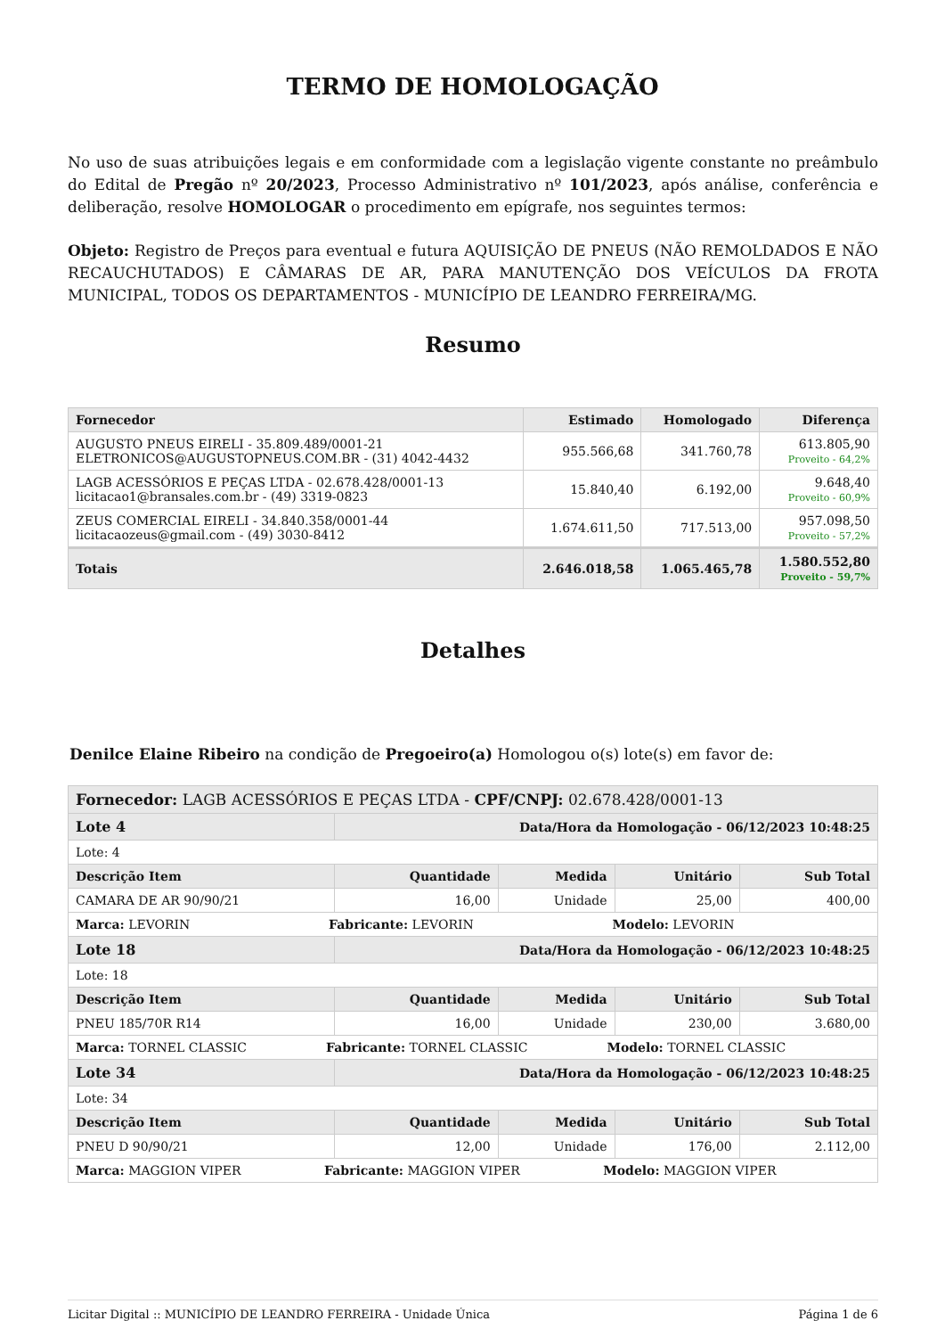TERMO DE HOMOLOGAÇÃO
No uso de suas atribuições legais e em conformidade com a legislação vigente constante no preâmbulo do Edital de Pregão nº 20/2023, Processo Administrativo nº 101/2023, após análise, conferência e deliberação, resolve HOMOLOGAR o procedimento em epígrafe, nos seguintes termos:
Objeto: Registro de Preços para eventual e futura AQUISIÇÃO DE PNEUS (NÃO REMOLDADOS E NÃO RECAUCHUTADOS) E CÂMARAS DE AR, PARA MANUTENÇÃO DOS VEÍCULOS DA FROTA MUNICIPAL, TODOS OS DEPARTAMENTOS - MUNICÍPIO DE LEANDRO FERREIRA/MG.
Resumo
| Fornecedor | Estimado | Homologado | Diferença |
| --- | --- | --- | --- |
| AUGUSTO PNEUS EIRELI - 35.809.489/0001-21 ELETRONICOS@AUGUSTOPNEUS.COM.BR - (31) 4042-4432 | 955.566,68 | 341.760,78 | 613.805,90 Proveito - 64,2% |
| LAGB ACESSÓRIOS E PEÇAS LTDA - 02.678.428/0001-13 licitacao1@bransales.com.br - (49) 3319-0823 | 15.840,40 | 6.192,00 | 9.648,40 Proveito - 60,9% |
| ZEUS COMERCIAL EIRELI - 34.840.358/0001-44 licitacaozeus@gmail.com - (49) 3030-8412 | 1.674.611,50 | 717.513,00 | 957.098,50 Proveito - 57,2% |
| Totais | 2.646.018,58 | 1.065.465,78 | 1.580.552,80 Proveito - 59,7% |
Detalhes
Denilce Elaine Ribeiro na condição de Pregoeiro(a) Homologou o(s) lote(s) em favor de:
| Fornecedor: LAGB ACESSÓRIOS E PEÇAS LTDA - CPF/CNPJ: 02.678.428/0001-13 | | | | |
| --- | --- | --- | --- | --- |
| Lote 4 | Data/Hora da Homologação - 06/12/2023 10:48:25 | | | |
| Lote: 4 | | | | |
| Descrição Item | Quantidade | Medida | Unitário | Sub Total |
| CAMARA DE AR 90/90/21 | 16,00 | Unidade | 25,00 | 400,00 |
| Marca: LEVORIN Fabricante: LEVORIN Modelo: LEVORIN | | | | |
| Lote 18 | Data/Hora da Homologação - 06/12/2023 10:48:25 | | | |
| Lote: 18 | | | | |
| Descrição Item | Quantidade | Medida | Unitário | Sub Total |
| PNEU 185/70R R14 | 16,00 | Unidade | 230,00 | 3.680,00 |
| Marca: TORNEL CLASSIC Fabricante: TORNEL CLASSIC Modelo: TORNEL CLASSIC | | | | |
| Lote 34 | Data/Hora da Homologação - 06/12/2023 10:48:25 | | | |
| Lote: 34 | | | | |
| Descrição Item | Quantidade | Medida | Unitário | Sub Total |
| PNEU D 90/90/21 | 12,00 | Unidade | 176,00 | 2.112,00 |
| Marca: MAGGION VIPER Fabricante: MAGGION VIPER Modelo: MAGGION VIPER | | | | |
Licitar Digital :: MUNICÍPIO DE LEANDRO FERREIRA - Unidade Única Página 1 de 6